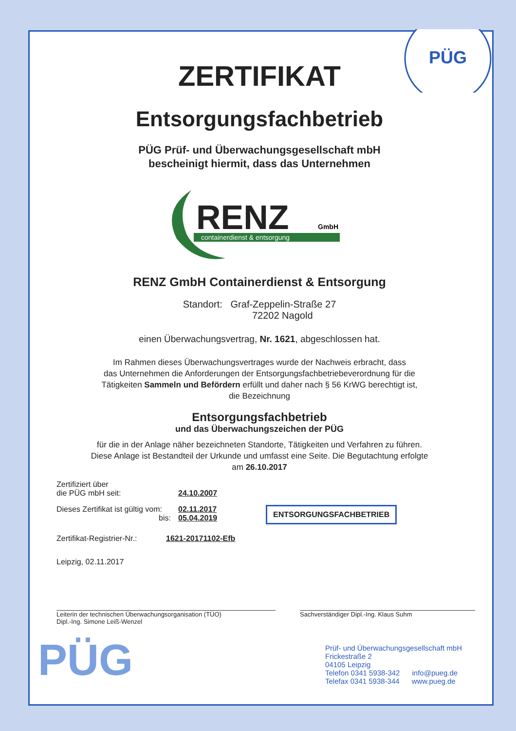PÜG
ZERTIFIKAT
Entsorgungsfachbetrieb
PÜG Prüf- und Überwachungsgesellschaft mbH
bescheinigt hiermit, dass das Unternehmen
RENZ
GmbH
containerdienst & entsorgung
RENZ GmbH Containerdienst & Entsorgung
Standort: Graf-Zeppelin-Straße 27
72202 Nagold
einen Überwachungsvertrag, Nr. 1621, abgeschlossen hat.
Im Rahmen dieses Überwachungsvertrages wurde der Nachweis erbracht, dass
das Unternehmen die Anforderungen der Entsorgungsfachbetriebeverordnung für die
Tätigkeiten Sammeln und Befördern erfüllt und daher nach § 56 KrWG berechtigt ist,
die Bezeichnung
Entsorgungsfachbetrieb
und das Überwachungszeichen der PÜG
für die in der Anlage näher bezeichneten Standorte, Tätigkeiten und Verfahren zu führen.
Diese Anlage ist Bestandteil der Urkunde und umfasst eine Seite. Die Begutachtung erfolgte
am 26.10.2017
Zertifiziert über
die PÜG mbH seit:
24.10.2007
Dieses Zertifikat ist gültig vom:
bis:
02.11.2017
05.04.2019
ENTSORGUNGSFACHBETRIEB
Zertifikat-Registrier-Nr.:
1621-20171102-Efb
Leipzig, 02.11.2017
Leiterin der technischen Überwachungsorganisation (TÜO)
Dipl.-Ing. Simone Leiß-Wenzel
Sachverständiger Dipl.-Ing. Klaus Suhm
PÜG
Prüf- und Überwachungsgesellschaft mbH
Frickestraße 2
04105 Leipzig
Telefon 0341 5938-342 info@pueg.de
Telefax 0341 5938-344 www.pueg.de